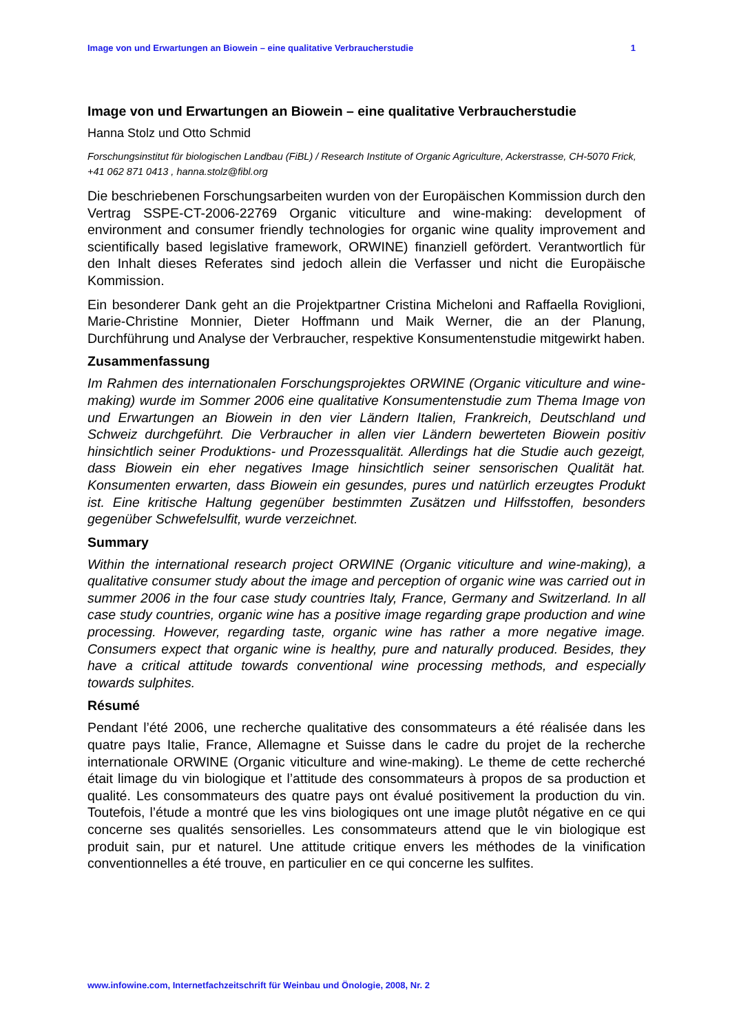Image von und Erwartungen an Biowein – eine qualitative Verbraucherstudie 1
Image von und Erwartungen an Biowein – eine qualitative Verbraucherstudie
Hanna Stolz und Otto Schmid
Forschungsinstitut für biologischen Landbau (FiBL) / Research Institute of Organic Agriculture, Ackerstrasse, CH-5070 Frick, +41 062 871 0413 , hanna.stolz@fibl.org
Die beschriebenen Forschungsarbeiten wurden von der Europäischen Kommission durch den Vertrag SSPE-CT-2006-22769 Organic viticulture and wine-making: development of environment and consumer friendly technologies for organic wine quality improvement and scientifically based legislative framework, ORWINE) finanziell gefördert. Verantwortlich für den Inhalt dieses Referates sind jedoch allein die Verfasser und nicht die Europäische Kommission.
Ein besonderer Dank geht an die Projektpartner Cristina Micheloni and Raffaella Roviglioni, Marie-Christine Monnier, Dieter Hoffmann und Maik Werner, die an der Planung, Durchführung und Analyse der Verbraucher, respektive Konsumentenstudie mitgewirkt haben.
Zusammenfassung
Im Rahmen des internationalen Forschungsprojektes ORWINE (Organic viticulture and wine-making) wurde im Sommer 2006 eine qualitative Konsumentenstudie zum Thema Image von und Erwartungen an Biowein in den vier Ländern Italien, Frankreich, Deutschland und Schweiz durchgeführt. Die Verbraucher in allen vier Ländern bewerteten Biowein positiv hinsichtlich seiner Produktions- und Prozessqualität. Allerdings hat die Studie auch gezeigt, dass Biowein ein eher negatives Image hinsichtlich seiner sensorischen Qualität hat. Konsumenten erwarten, dass Biowein ein gesundes, pures und natürlich erzeugtes Produkt ist. Eine kritische Haltung gegenüber bestimmten Zusätzen und Hilfsstoffen, besonders gegenüber Schwefelsulfit, wurde verzeichnet.
Summary
Within the international research project ORWINE (Organic viticulture and wine-making), a qualitative consumer study about the image and perception of organic wine was carried out in summer 2006 in the four case study countries Italy, France, Germany and Switzerland. In all case study countries, organic wine has a positive image regarding grape production and wine processing. However, regarding taste, organic wine has rather a more negative image. Consumers expect that organic wine is healthy, pure and naturally produced. Besides, they have a critical attitude towards conventional wine processing methods, and especially towards sulphites.
Résumé
Pendant l’été 2006, une recherche qualitative des consommateurs a été réalisée dans les quatre pays Italie, France, Allemagne et Suisse dans le cadre du projet de la recherche internationale ORWINE (Organic viticulture and wine-making). Le theme de cette recherché était limage du vin biologique et l’attitude des consommateurs à propos de sa production et qualité. Les consommateurs des quatre pays ont évalué positivement la production du vin. Toutefois, l’étude a montré que les vins biologiques ont une image plutôt négative en ce qui concerne ses qualités sensorielles. Les consommateurs attend que le vin biologique est produit sain, pur et naturel. Une attitude critique envers les méthodes de la vinification conventionnelles a été trouve, en particulier en ce qui concerne les sulfites.
www.infowine.com, Internetfachzeitschrift für Weinbau und Önologie, 2008, Nr. 2